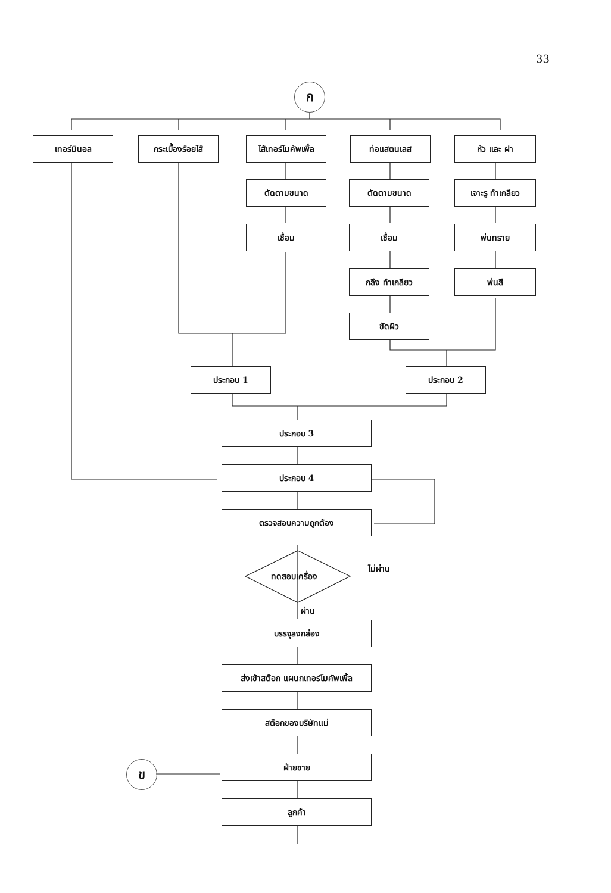33
ก
เทอร์มินอล
กระเบื้องร้อยไส้
ไส้เทอร์โมคัพเพิ้ล
ท่อแสตนเลส หัว และ ฝา
ตัดตามขนาด
เชื่อม
ตัดตามขนาด
เชื่อม
กลึง ทำเกลียว
ขัดผิว
เจาะรู ทำเกลียว
พ่นทราย
พ่นสี
ประกอบ 1 ประกอบ 2
ประกอบ 3
ประกอบ 4
ตรวจสอบความถูกต้อง
ทดสอบเครื่อง
ไม่ผ่าน
ผ่าน
บรรจุลงกล่อง
ส่งเข้าสต๊อก แผนกเทอร์โมคัพเพิ้ล
สต๊อกของบริษัทแม่
ข
ฝ่ายขาย
ลูกค้า